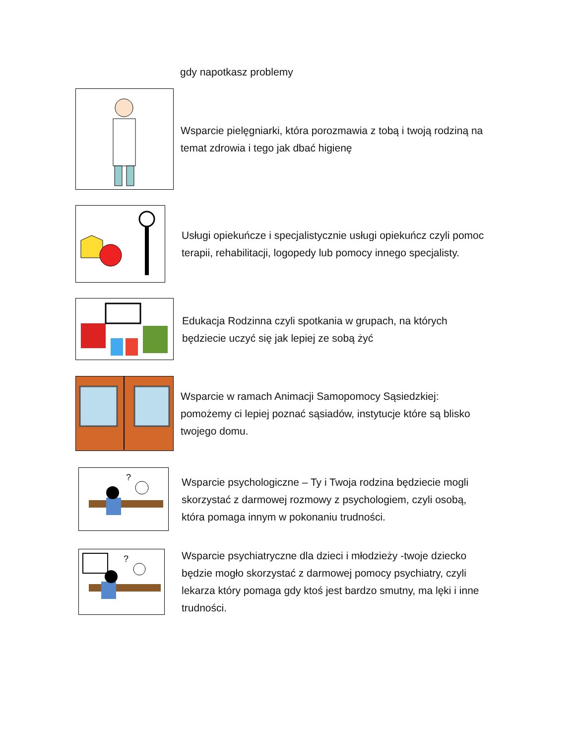gdy napotkasz problemy
Wsparcie pielęgniarki, która porozmawia z tobą i twoją rodziną na temat zdrowia i tego jak dbać higienę
Usługi opiekuńcze i specjalistycznie usługi opiekuńcz czyli pomoc terapii, rehabilitacji, logopedy lub pomocy innego specjalisty.
Edukacja Rodzinna czyli spotkania w grupach, na których będziecie uczyć się jak lepiej ze sobą żyć
Wsparcie w ramach Animacji Samopomocy Sąsiedzkiej: pomożemy ci lepiej poznać sąsiadów, instytucje które są blisko twojego domu.
?
Wsparcie psychologiczne – Ty i Twoja rodzina będziecie mogli skorzystać z darmowej rozmowy z psychologiem, czyli osobą, która pomaga innym w pokonaniu trudności.
?
Wsparcie psychiatryczne dla dzieci i młodzieży -twoje dziecko będzie mogło skorzystać z darmowej pomocy psychiatry, czyli lekarza który pomaga gdy ktoś jest bardzo smutny, ma lęki i inne trudności.